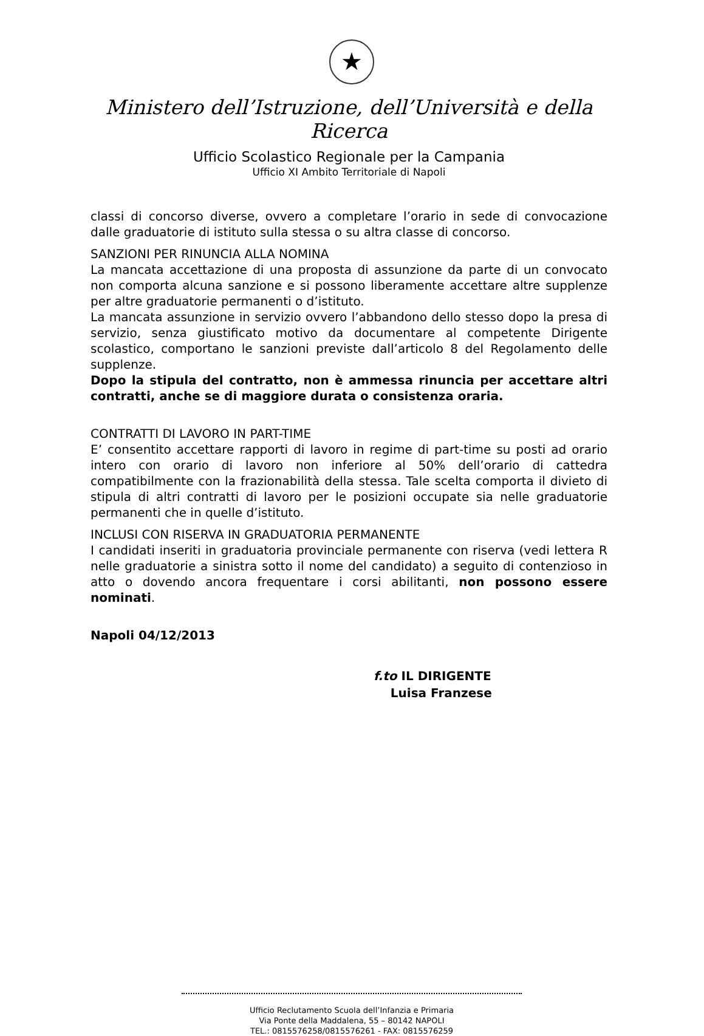★
Ministero dell’Istruzione, dell’Università e della Ricerca
Ufficio Scolastico Regionale per la Campania
Ufficio XI Ambito Territoriale di Napoli
classi di concorso diverse, ovvero a completare l’orario in sede di convocazione dalle graduatorie di istituto sulla stessa o su altra classe di concorso.
SANZIONI PER RINUNCIA ALLA NOMINA
La mancata accettazione di una proposta di assunzione da parte di un convocato non comporta alcuna sanzione e si possono liberamente accettare altre supplenze per altre graduatorie permanenti o d’istituto.
La mancata assunzione in servizio ovvero l’abbandono dello stesso dopo la presa di servizio, senza giustificato motivo da documentare al competente Dirigente scolastico, comportano le sanzioni previste dall’articolo 8 del Regolamento delle supplenze.
Dopo la stipula del contratto, non è ammessa rinuncia per accettare altri contratti, anche se di maggiore durata o consistenza oraria.
CONTRATTI DI LAVORO IN PART-TIME
E’ consentito accettare rapporti di lavoro in regime di part-time su posti ad orario intero con orario di lavoro non inferiore al 50% dell’orario di cattedra compatibilmente con la frazionabilità della stessa. Tale scelta comporta il divieto di stipula di altri contratti di lavoro per le posizioni occupate sia nelle graduatorie permanenti che in quelle d’istituto.
INCLUSI CON RISERVA IN GRADUATORIA PERMANENTE
I candidati inseriti in graduatoria provinciale permanente con riserva (vedi lettera R nelle graduatorie a sinistra sotto il nome del candidato) a seguito di contenzioso in atto o dovendo ancora frequentare i corsi abilitanti, non possono essere nominati.
Napoli 04/12/2013
f.to IL DIRIGENTE
Luisa Franzese
Ufficio Reclutamento Scuola dell’Infanzia e Primaria
Via Ponte della Maddalena, 55 – 80142 NAPOLI
TEL.: 0815576258/0815576261 - FAX: 0815576259